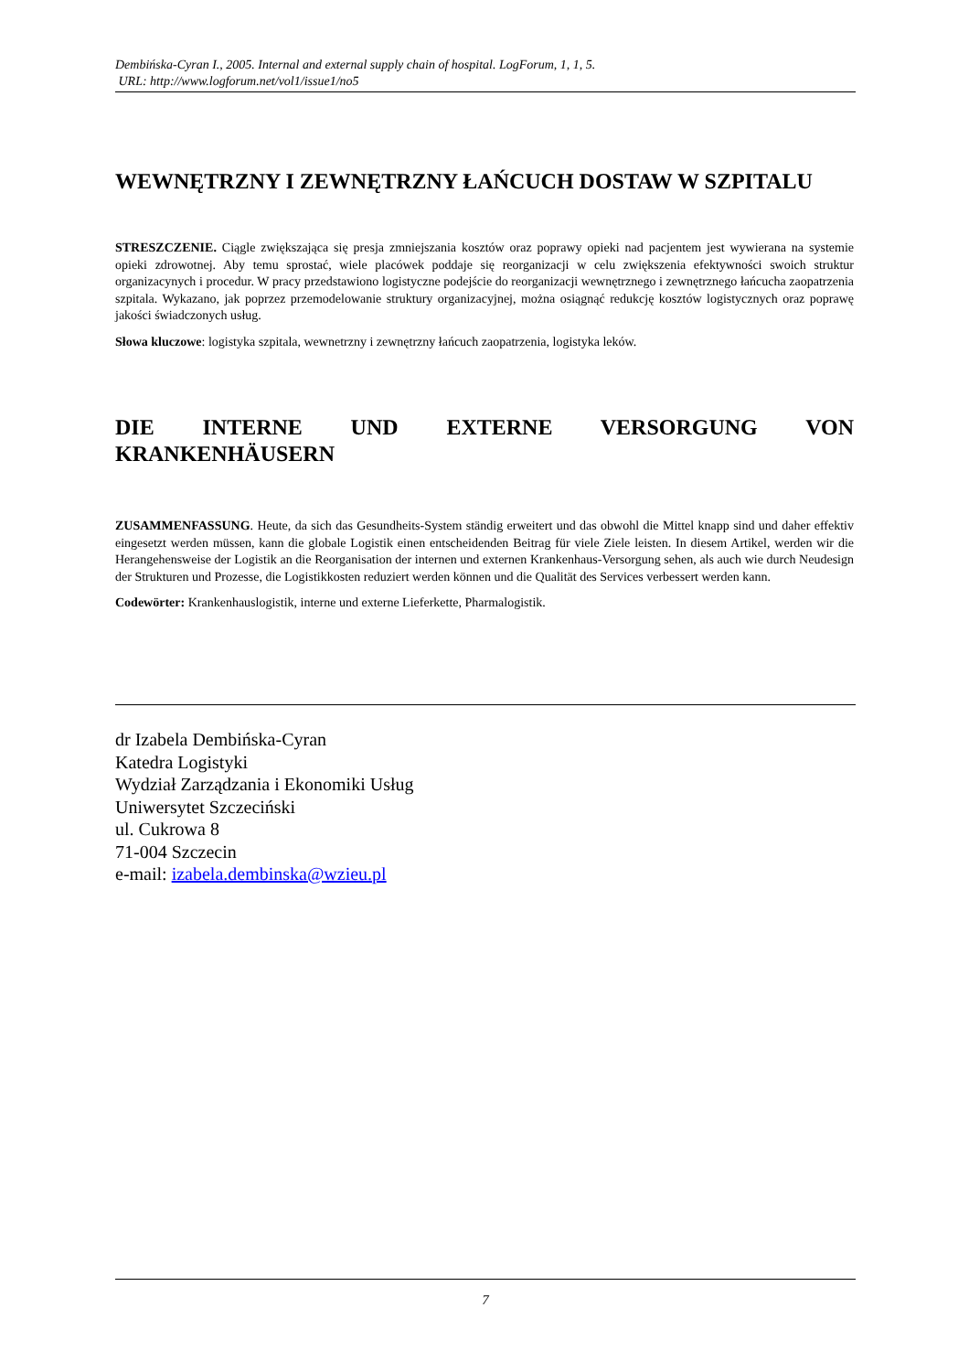Dembińska-Cyran I., 2005. Internal and external supply chain of hospital. LogForum, 1, 1, 5.
URL: http://www.logforum.net/vol1/issue1/no5
WEWNĘTRZNY I ZEWNĘTRZNY ŁAŃCUCH DOSTAW W SZPITALU
STRESZCZENIE. Ciągle zwiększająca się presja zmniejszania kosztów oraz poprawy opieki nad pacjentem jest wywierana na systemie opieki zdrowotnej. Aby temu sprostać, wiele placówek poddaje się reorganizacji w celu zwiększenia efektywności swoich struktur organizacynych i procedur. W pracy przedstawiono logistyczne podejście do reorganizacji wewnętrznego i zewnętrznego łańcucha zaopatrzenia szpitala. Wykazano, jak poprzez przemodelowanie struktury organizacyjnej, można osiągnąć redukcję kosztów logistycznych oraz poprawę jakości świadczonych usług.
Słowa kluczowe: logistyka szpitala, wewnetrzny i zewnętrzny łańcuch zaopatrzenia, logistyka leków.
DIE INTERNE UND EXTERNE VERSORGUNG VON KRANKENHÄUSERN
ZUSAMMENFASSUNG. Heute, da sich das Gesundheits-System ständig erweitert und das obwohl die Mittel knapp sind und daher effektiv eingesetzt werden müssen, kann die globale Logistik einen entscheidenden Beitrag für viele Ziele leisten. In diesem Artikel, werden wir die Herangehensweise der Logistik an die Reorganisation der internen und externen Krankenhaus-Versorgung sehen, als auch wie durch Neudesign der Strukturen und Prozesse, die Logistikkosten reduziert werden können und die Qualität des Services verbessert werden kann.
Codewörter: Krankenhauslogistik, interne und externe Lieferkette, Pharmalogistik.
dr Izabela Dembińska-Cyran
Katedra Logistyki
Wydział Zarządzania i Ekonomiki Usług
Uniwersytet Szczeciński
ul. Cukrowa 8
71-004 Szczecin
e-mail: izabela.dembinska@wzieu.pl
7